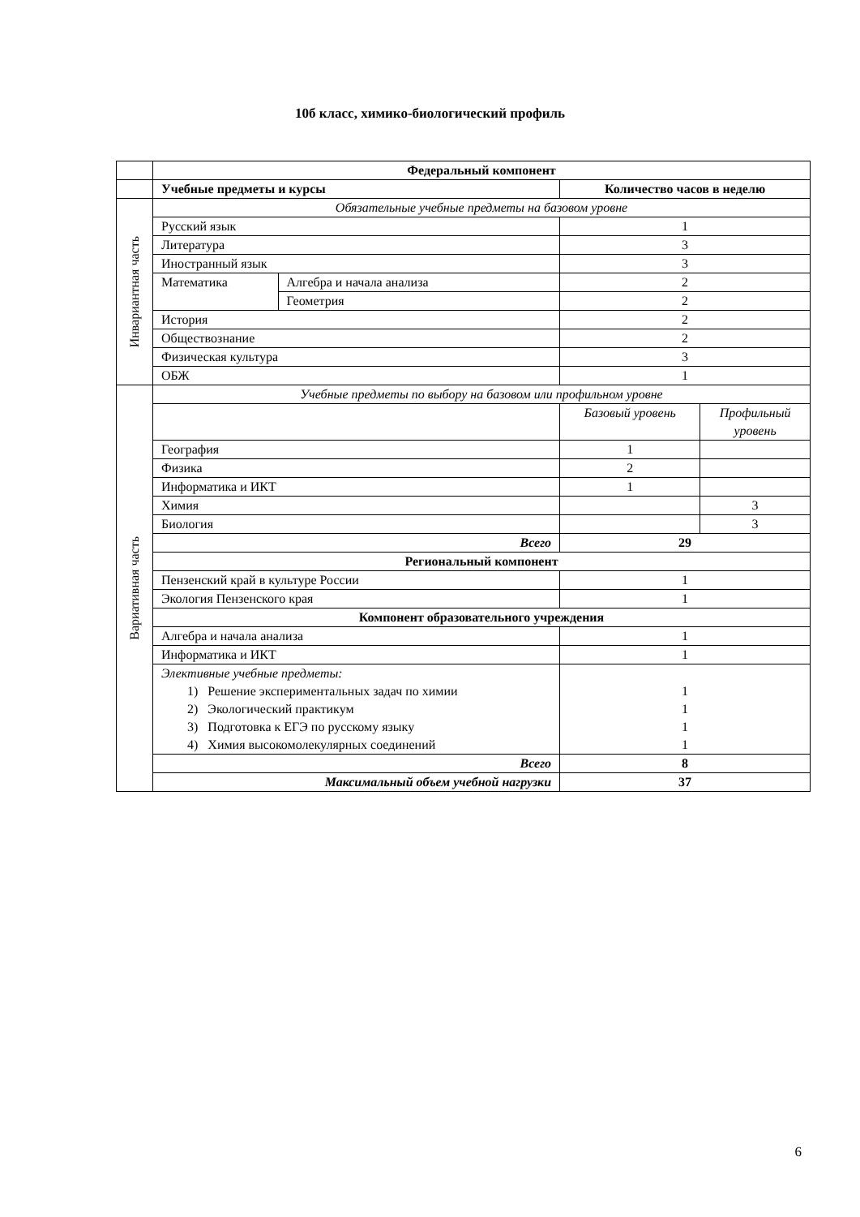10б класс, химико-биологический профиль
| | Федеральный компонент | | | |
| | Учебные предметы и курсы | | Количество часов в неделю | |
| Инвариантная часть | Обязательные учебные предметы на базовом уровне | | | |
| | Русский язык | | 1 | |
| | Литература | | 3 | |
| | Иностранный язык | | 3 | |
| | Математика | Алгебра и начала анализа | 2 | |
| | | Геометрия | 2 | |
| | История | | 2 | |
| | Обществознание | | 2 | |
| | Физическая культура | | 3 | |
| | ОБЖ | | 1 | |
| Вариативная часть | Учебные предметы по выбору на базовом или профильном уровне | | | |
| | | | Базовый уровень | Профильный уровень |
| | География | | 1 | |
| | Физика | | 2 | |
| | Информатика и ИКТ | | 1 | |
| | Химия | | | 3 |
| | Биология | | | 3 |
| | Всего | | 29 | |
| | Региональный компонент | | | |
| | Пензенский край в культуре России | | 1 | |
| | Экология Пензенского края | | 1 | |
| | Компонент образовательного учреждения | | | |
| | Алгебра и начала анализа | | 1 | |
| | Информатика и ИКТ | | 1 | |
| | Элективные учебные предметы: 1) Решение экспериментальных задач по химии 2) Экологический практикум 3) Подготовка к ЕГЭ по русскому языку 4) Химия высокомолекулярных соединений | | 1 1 1 1 | |
| | Всего | | 8 | |
| | Максимальный объем учебной нагрузки | | 37 | |
6